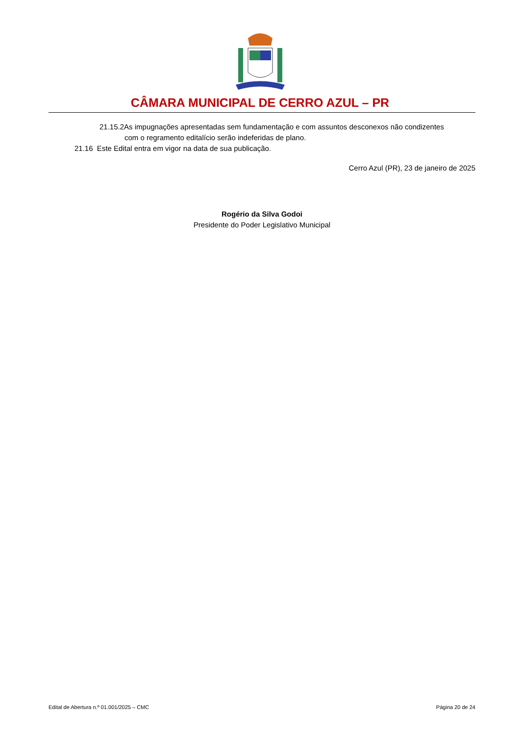CÂMARA MUNICIPAL DE CERRO AZUL – PR
21.15.2As impugnações apresentadas sem fundamentação e com assuntos desconexos não condizentes
com o regramento editalício serão indeferidas de plano.
21.16 Este Edital entra em vigor na data de sua publicação.
Cerro Azul (PR), 23 de janeiro de 2025
Rogério da Silva Godoi
Presidente do Poder Legislativo Municipal
Edital de Abertura n.º 01.001/2025 – CMC Página 20 de 24